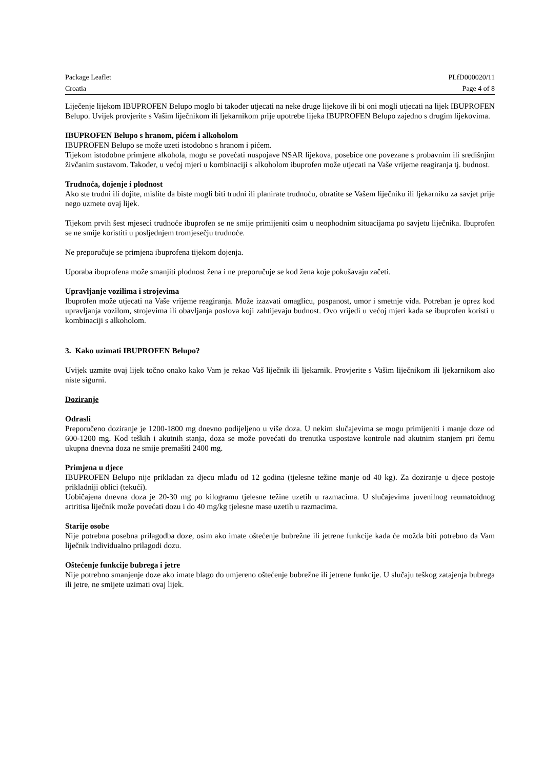Package Leaflet PLfD000020/11
Croatia Page 4 of 8
Liječenje lijekom IBUPROFEN Belupo moglo bi također utjecati na neke druge lijekove ili bi oni mogli utjecati na lijek IBUPROFEN Belupo. Uvijek provjerite s Vašim liječnikom ili ljekarnikom prije upotrebe lijeka IBUPROFEN Belupo zajedno s drugim lijekovima.
IBUPROFEN Belupo s hranom, pićem i alkoholom
IBUPROFEN Belupo se može uzeti istodobno s hranom i pićem.
Tijekom istodobne primjene alkohola, mogu se povećati nuspojave NSAR lijekova, posebice one povezane s probavnim ili središnjim živčanim sustavom. Također, u većoj mjeri u kombinaciji s alkoholom ibuprofen može utjecati na Vaše vrijeme reagiranja tj. budnost.
Trudnoća, dojenje i plodnost
Ako ste trudni ili dojite, mislite da biste mogli biti trudni ili planirate trudnoću, obratite se Vašem liječniku ili ljekarniku za savjet prije nego uzmete ovaj lijek.
Tijekom prvih šest mjeseci trudnoće ibuprofen se ne smije primijeniti osim u neophodnim situacijama po savjetu liječnika. Ibuprofen se ne smije koristiti u posljednjem tromjesečju trudnoće.
Ne preporučuje se primjena ibuprofena tijekom dojenja.
Uporaba ibuprofena može smanjiti plodnost žena i ne preporučuje se kod žena koje pokušavaju začeti.
Upravljanje vozilima i strojevima
Ibuprofen može utjecati na Vaše vrijeme reagiranja. Može izazvati omaglicu, pospanost, umor i smetnje vida. Potreban je oprez kod upravljanja vozilom, strojevima ili obavljanja poslova koji zahtijevaju budnost. Ovo vrijedi u većoj mjeri kada se ibuprofen koristi u kombinaciji s alkoholom.
3. Kako uzimati IBUPROFEN Belupo?
Uvijek uzmite ovaj lijek točno onako kako Vam je rekao Vaš liječnik ili ljekarnik. Provjerite s Vašim liječnikom ili ljekarnikom ako niste sigurni.
Doziranje
Odrasli
Preporučeno doziranje je 1200-1800 mg dnevno podijeljeno u više doza. U nekim slučajevima se mogu primijeniti i manje doze od 600-1200 mg. Kod teških i akutnih stanja, doza se može povećati do trenutka uspostave kontrole nad akutnim stanjem pri čemu ukupna dnevna doza ne smije premašiti 2400 mg.
Primjena u djece
IBUPROFEN Belupo nije prikladan za djecu mlađu od 12 godina (tjelesne težine manje od 40 kg). Za doziranje u djece postoje prikladniji oblici (tekući).
Uobičajena dnevna doza je 20-30 mg po kilogramu tjelesne težine uzetih u razmacima. U slučajevima juvenilnog reumatoidnog artritisa liječnik može povećati dozu i do 40 mg/kg tjelesne mase uzetih u razmacima.
Starije osobe
Nije potrebna posebna prilagodba doze, osim ako imate oštećenje bubrežne ili jetrene funkcije kada će možda biti potrebno da Vam liječnik individualno prilagodi dozu.
Oštećenje funkcije bubrega i jetre
Nije potrebno smanjenje doze ako imate blago do umjereno oštećenje bubrežne ili jetrene funkcije. U slučaju teškog zatajenja bubrega ili jetre, ne smijete uzimati ovaj lijek.